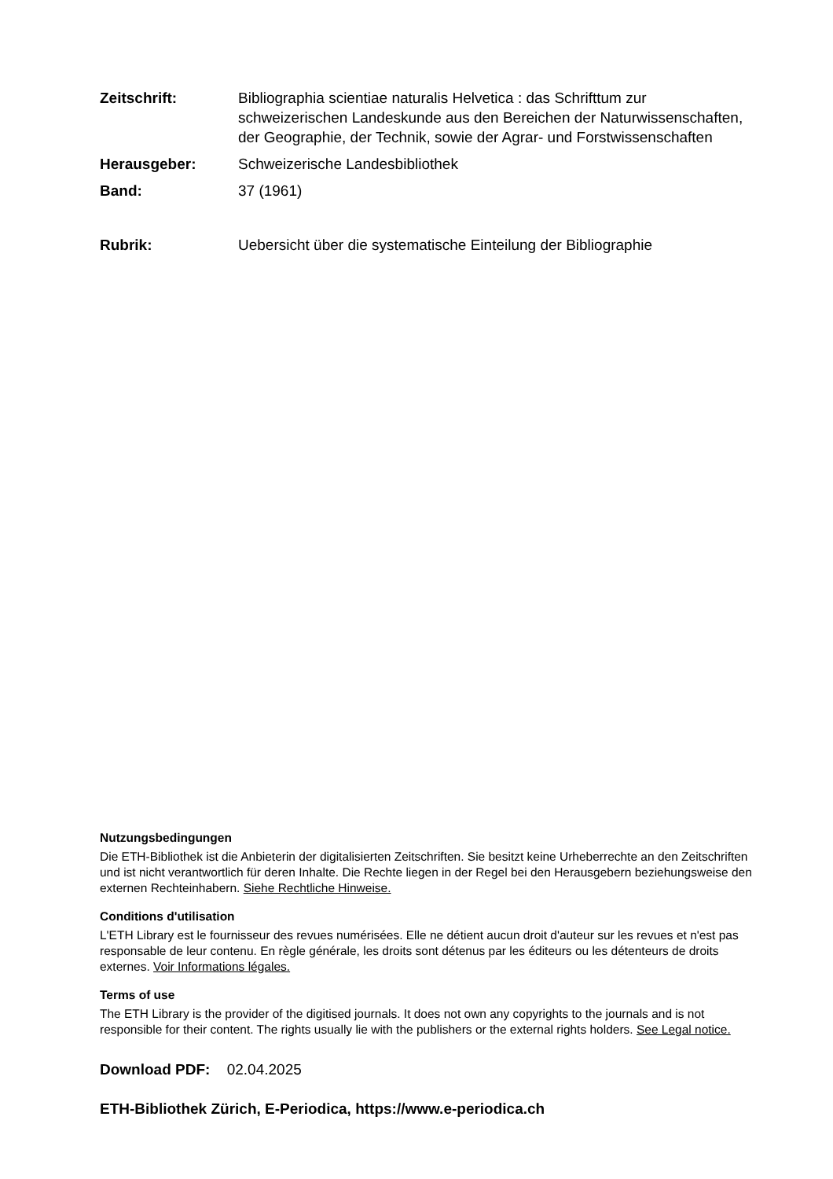Zeitschrift: Bibliographia scientiae naturalis Helvetica : das Schrifttum zur schweizerischen Landeskunde aus den Bereichen der Naturwissenschaften, der Geographie, der Technik, sowie der Agrar- und Forstwissenschaften
Herausgeber: Schweizerische Landesbibliothek
Band: 37 (1961)
Rubrik: Uebersicht über die systematische Einteilung der Bibliographie
Nutzungsbedingungen
Die ETH-Bibliothek ist die Anbieterin der digitalisierten Zeitschriften. Sie besitzt keine Urheberrechte an den Zeitschriften und ist nicht verantwortlich für deren Inhalte. Die Rechte liegen in der Regel bei den Herausgebern beziehungsweise den externen Rechteinhabern. Siehe Rechtliche Hinweise.
Conditions d'utilisation
L'ETH Library est le fournisseur des revues numérisées. Elle ne détient aucun droit d'auteur sur les revues et n'est pas responsable de leur contenu. En règle générale, les droits sont détenus par les éditeurs ou les détenteurs de droits externes. Voir Informations légales.
Terms of use
The ETH Library is the provider of the digitised journals. It does not own any copyrights to the journals and is not responsible for their content. The rights usually lie with the publishers or the external rights holders. See Legal notice.
Download PDF: 02.04.2025
ETH-Bibliothek Zürich, E-Periodica, https://www.e-periodica.ch